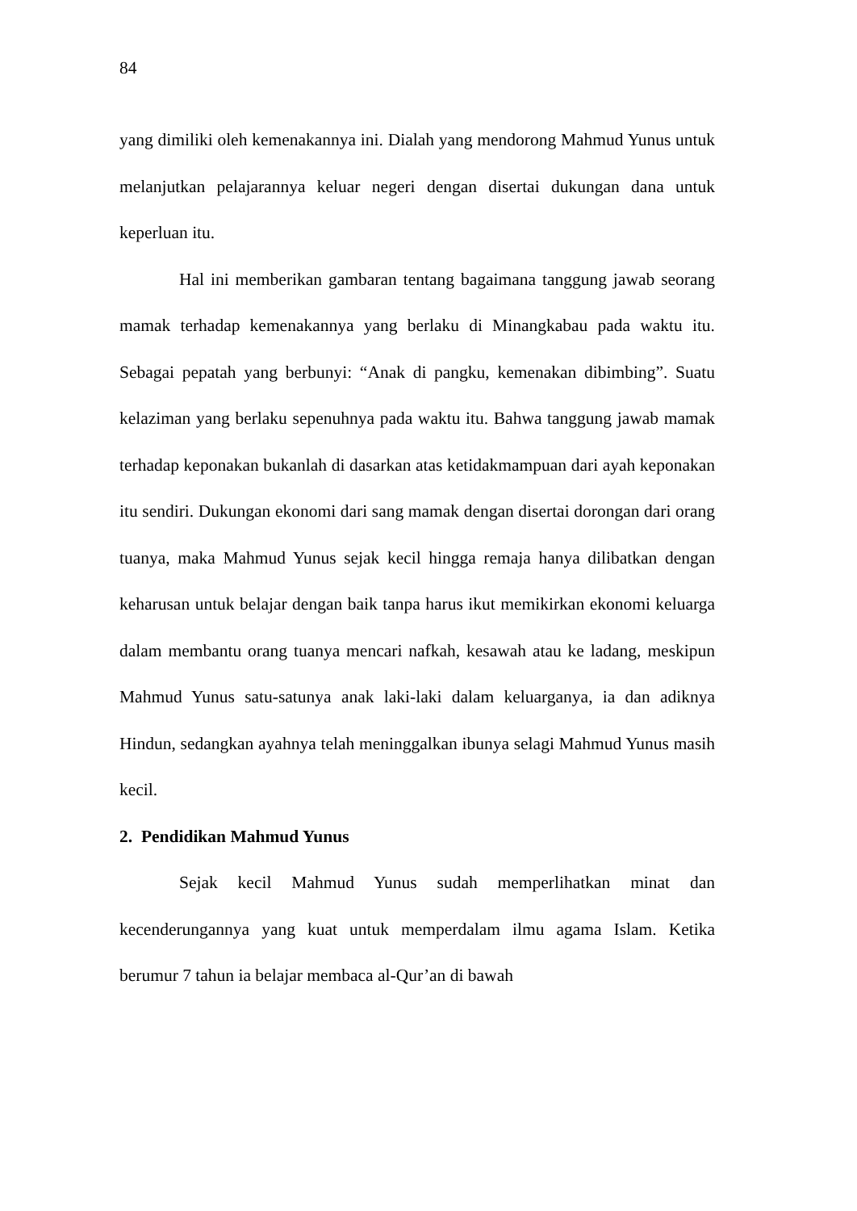84
yang dimiliki oleh kemenakannya ini. Dialah yang mendorong Mahmud Yunus untuk melanjutkan pelajarannya keluar negeri dengan disertai dukungan dana untuk keperluan itu.
Hal ini memberikan gambaran tentang bagaimana tanggung jawab seorang mamak terhadap kemenakannya yang berlaku di Minangkabau pada waktu itu. Sebagai pepatah yang berbunyi: “Anak di pangku, kemenakan dibimbing”. Suatu kelaziman yang berlaku sepenuhnya pada waktu itu. Bahwa tanggung jawab mamak terhadap keponakan bukanlah di dasarkan atas ketidakmampuan dari ayah keponakan itu sendiri. Dukungan ekonomi dari sang mamak dengan disertai dorongan dari orang tuanya, maka Mahmud Yunus sejak kecil hingga remaja hanya dilibatkan dengan keharusan untuk belajar dengan baik tanpa harus ikut memikirkan ekonomi keluarga dalam membantu orang tuanya mencari nafkah, kesawah atau ke ladang, meskipun Mahmud Yunus satu-satunya anak laki-laki dalam keluarganya, ia dan adiknya Hindun, sedangkan ayahnya telah meninggalkan ibunya selagi Mahmud Yunus masih kecil.
2. Pendidikan Mahmud Yunus
Sejak kecil Mahmud Yunus sudah memperlihatkan minat dan kecenderungannya yang kuat untuk memperdalam ilmu agama Islam. Ketika berumur 7 tahun ia belajar membaca al-Qur’an di bawah